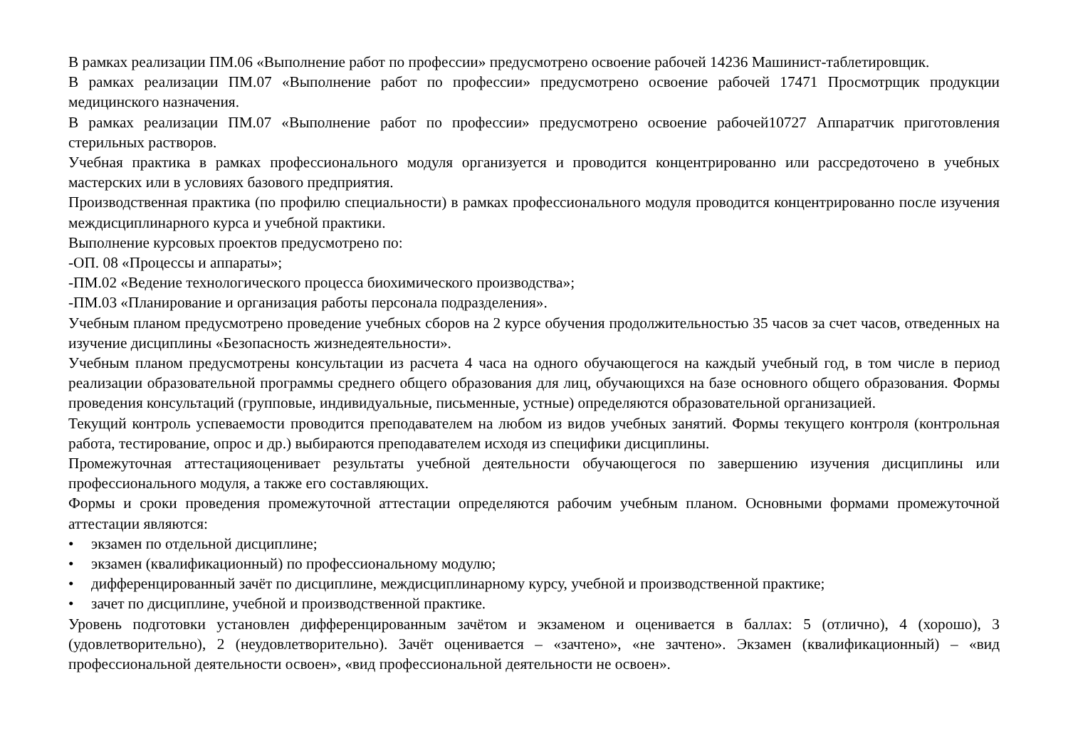В рамках реализации ПМ.06 «Выполнение работ по профессии» предусмотрено освоение рабочей 14236 Машинист-таблетировщик.
В рамках реализации ПМ.07 «Выполнение работ по профессии» предусмотрено освоение рабочей 17471 Просмотрщик продукции медицинского назначения.
В рамках реализации ПМ.07 «Выполнение работ по профессии» предусмотрено освоение рабочей10727 Аппаратчик приготовления стерильных растворов.
Учебная практика в рамках профессионального модуля организуется и проводится концентрированно или рассредоточено в учебных мастерских или в условиях базового предприятия.
Производственная практика (по профилю специальности) в рамках профессионального модуля проводится концентрированно после изучения междисциплинарного курса и учебной практики.
Выполнение курсовых проектов предусмотрено по:
-ОП. 08 «Процессы и аппараты»;
-ПМ.02 «Ведение технологического процесса биохимического производства»;
-ПМ.03 «Планирование и организация работы персонала подразделения».
Учебным планом предусмотрено проведение учебных сборов на 2 курсе обучения продолжительностью 35 часов за счет часов, отведенных на изучение дисциплины «Безопасность жизнедеятельности».
Учебным планом предусмотрены консультации из расчета 4 часа на одного обучающегося на каждый учебный год, в том числе в период реализации образовательной программы среднего общего образования для лиц, обучающихся на базе основного общего образования. Формы проведения консультаций (групповые, индивидуальные, письменные, устные) определяются образовательной организацией.
Текущий контроль успеваемости проводится преподавателем на любом из видов учебных занятий. Формы текущего контроля (контрольная работа, тестирование, опрос и др.) выбираются преподавателем исходя из специфики дисциплины.
Промежуточная аттестацияоценивает результаты учебной деятельности обучающегося по завершению изучения дисциплины или профессионального модуля, а также его составляющих.
Формы и сроки проведения промежуточной аттестации определяются рабочим учебным планом. Основными формами промежуточной аттестации являются:
• экзамен по отдельной дисциплине;
• экзамен (квалификационный) по профессиональному модулю;
• дифференцированный зачёт по дисциплине, междисциплинарному курсу, учебной и производственной практике;
• зачет по дисциплине, учебной и производственной практике.
Уровень подготовки установлен дифференцированным зачётом и экзаменом и оценивается в баллах: 5 (отлично), 4 (хорошо), 3 (удовлетворительно), 2 (неудовлетворительно). Зачёт оценивается – «зачтено», «не зачтено». Экзамен (квалификационный) – «вид профессиональной деятельности освоен», «вид профессиональной деятельности не освоен».